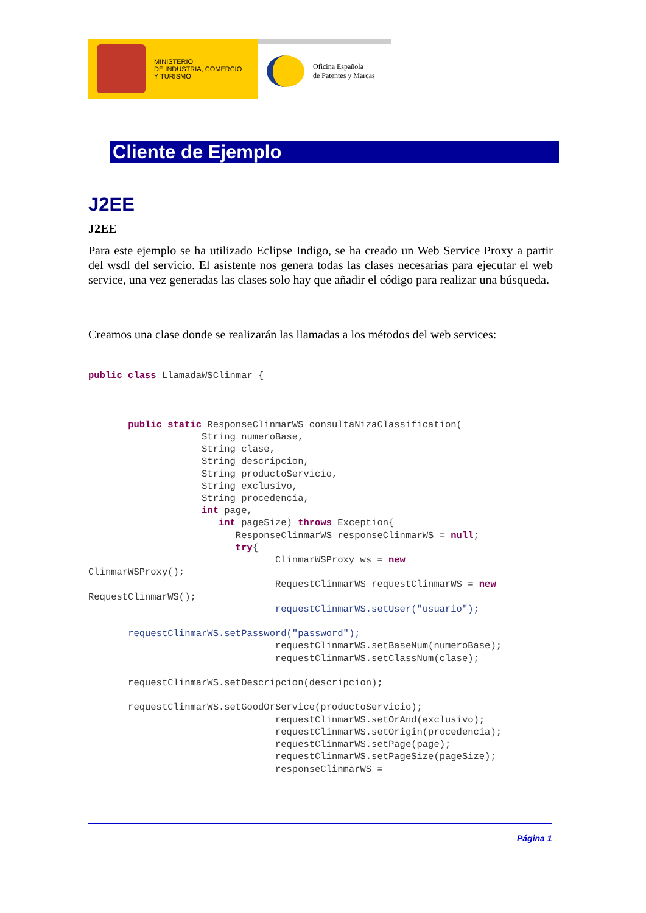MINISTERIO
DE INDUSTRIA, COMERCIO
Y TURISMO
Oficina Española
de Patentes y Marcas
Cliente de Ejemplo
J2EE
J2EE
Para este ejemplo se ha utilizado Eclipse Indigo, se ha creado un Web Service Proxy a partir del wsdl del servicio. El asistente nos genera todas las clases necesarias para ejecutar el web service, una vez generadas las clases solo hay que añadir el código para realizar una búsqueda.
Creamos una clase donde se realizarán las llamadas a los métodos del web services:
public class LlamadaWSClinmar {



       public static ResponseClinmarWS consultaNizaClassification(
                    String numeroBase,
                    String clase,
                    String descripcion,
                    String productoServicio,
                    String exclusivo,
                    String procedencia,
                    int page,
                       int pageSize) throws Exception{
                          ResponseClinmarWS responseClinmarWS = null;
                          try{
                                 ClinmarWSProxy ws = new
ClinmarWSProxy();
                                 RequestClinmarWS requestClinmarWS = new
RequestClinmarWS();
                                 requestClinmarWS.setUser("usuario");

       requestClinmarWS.setPassword("password");
                                 requestClinmarWS.setBaseNum(numeroBase);
                                 requestClinmarWS.setClassNum(clase);

       requestClinmarWS.setDescripcion(descripcion);

       requestClinmarWS.setGoodOrService(productoServicio);
                                 requestClinmarWS.setOrAnd(exclusivo);
                                 requestClinmarWS.setOrigin(procedencia);
                                 requestClinmarWS.setPage(page);
                                 requestClinmarWS.setPageSize(pageSize);
                                 responseClinmarWS =
Página 1